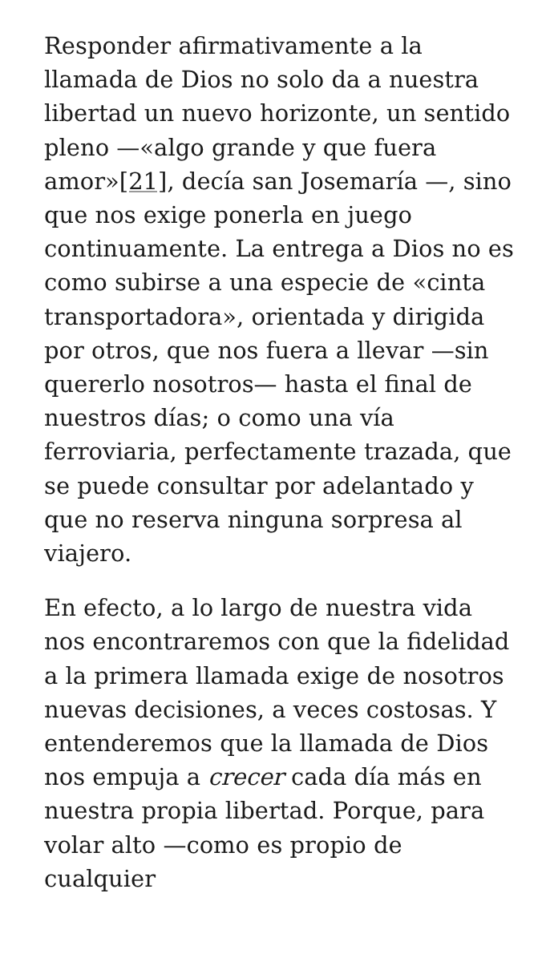Responder afirmativamente a la llamada de Dios no solo da a nuestra libertad un nuevo horizonte, un sentido pleno —«algo grande y que fuera amor»[21], decía san Josemaría —, sino que nos exige ponerla en juego continuamente. La entrega a Dios no es como subirse a una especie de «cinta transportadora», orientada y dirigida por otros, que nos fuera a llevar —sin quererlo nosotros— hasta el final de nuestros días; o como una vía ferroviaria, perfectamente trazada, que se puede consultar por adelantado y que no reserva ninguna sorpresa al viajero.
En efecto, a lo largo de nuestra vida nos encontraremos con que la fidelidad a la primera llamada exige de nosotros nuevas decisiones, a veces costosas. Y entenderemos que la llamada de Dios nos empuja a crecer cada día más en nuestra propia libertad. Porque, para volar alto —como es propio de cualquier